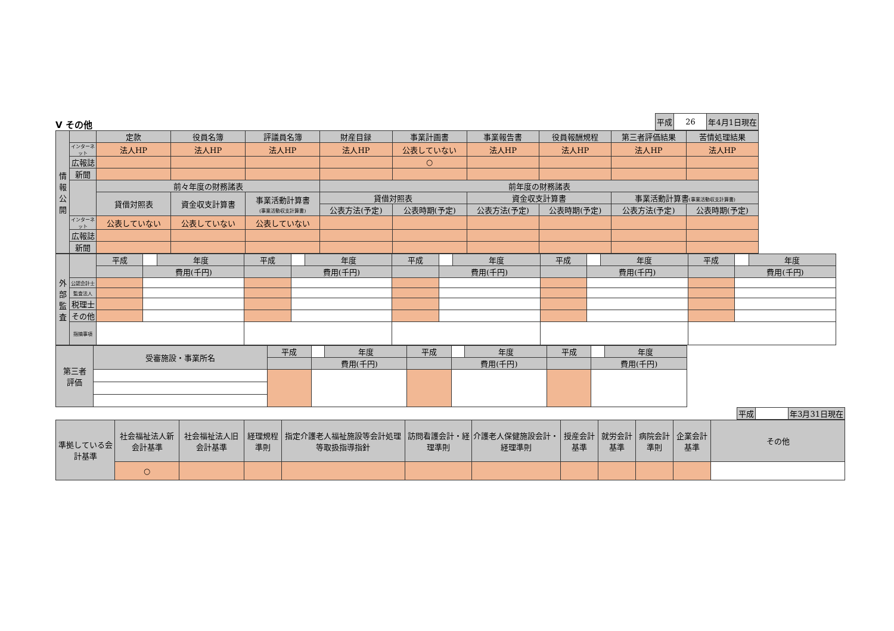V その他
| 平成 | 26 | 年4月1日現在 |
| 情報公開 | | 定款 | 役員名簿 | 評議員名簿 | 財産目録 | 事業計画書 | 事業報告書 | 役員報酬規程 | 第三者評価結果 | 苦情処理結果 |
| --- | --- | --- | --- | --- | --- | --- | --- | --- | --- | --- |
| | インターネット | 法人HP | 法人HP | 法人HP | 法人HP | 公表していない | 法人HP | 法人HP | 法人HP | 法人HP |
| | 広報誌 | | | | | ○ | | | | |
| | 新聞 | | | | | | | | | |
| | | 前々年度の財務諸表 | | | 前年度の財務諸表 | | | | | |
| | | 貸借対照表 | 資金収支計算書 | 事業活動計算書 (事業活動収支計算書) | 貸借対照表 | | 資金収支計算書 | | 事業活動計算書 (事業活動収支計算書) | |
| | | | | | 公表方法(予定) | 公表時期(予定) | 公表方法(予定) | 公表時期(予定) | 公表方法(予定) | 公表時期(予定) |
| | インターネット | 公表していない | 公表していない | 公表していない | | | | | | |
| | 広報誌 | | | | | | | | | |
| | 新聞 | | | | | | | | | |
| 外部監査 | | 平成 | | 年度 | 平成 | | 年度 | 平成 | | 年度 | 平成 | | 年度 | 平成 | | 年度 |
| | | | 費用(千円) | | | 費用(千円) | | | 費用(千円) | | | 費用(千円) | | | 費用(千円) | |
| | 公認会計士 | | | | | | | | | | | | | | | |
| | 監査法人 | | | | | | | | | | | | | | | |
| | 税理士 | | | | | | | | | | | | | | | |
| | その他 | | | | | | | | | | | | | | | |
| | 指摘事項 | | | | | | | | | | | | | | | |
| 第三者 評価 | 受審施設・事業所名 | 平成 | | 年度 | 平成 | | 年度 | 平成 | | 年度 |
| | | | 費用(千円) | | | 費用(千円) | | | 費用(千円) | |
| 平成 | | 年3月31日現在 |
| 準拠している会計基準 | 社会福祉法人新会計基準 | 社会福祉法人旧会計基準 | 経理規程準則 | 指定介護老人福祉施設等会計処理等取扱指導指針 | 訪問看護会計・経理準則 | 介護老人保健施設会計・経理準則 | 授産会計基準 | 就労会計基準 | 病院会計準則 | 企業会計基準 | その他 |
| --- | --- | --- | --- | --- | --- | --- | --- | --- | --- | --- | --- |
| | ○ | | | | | | | | | | |